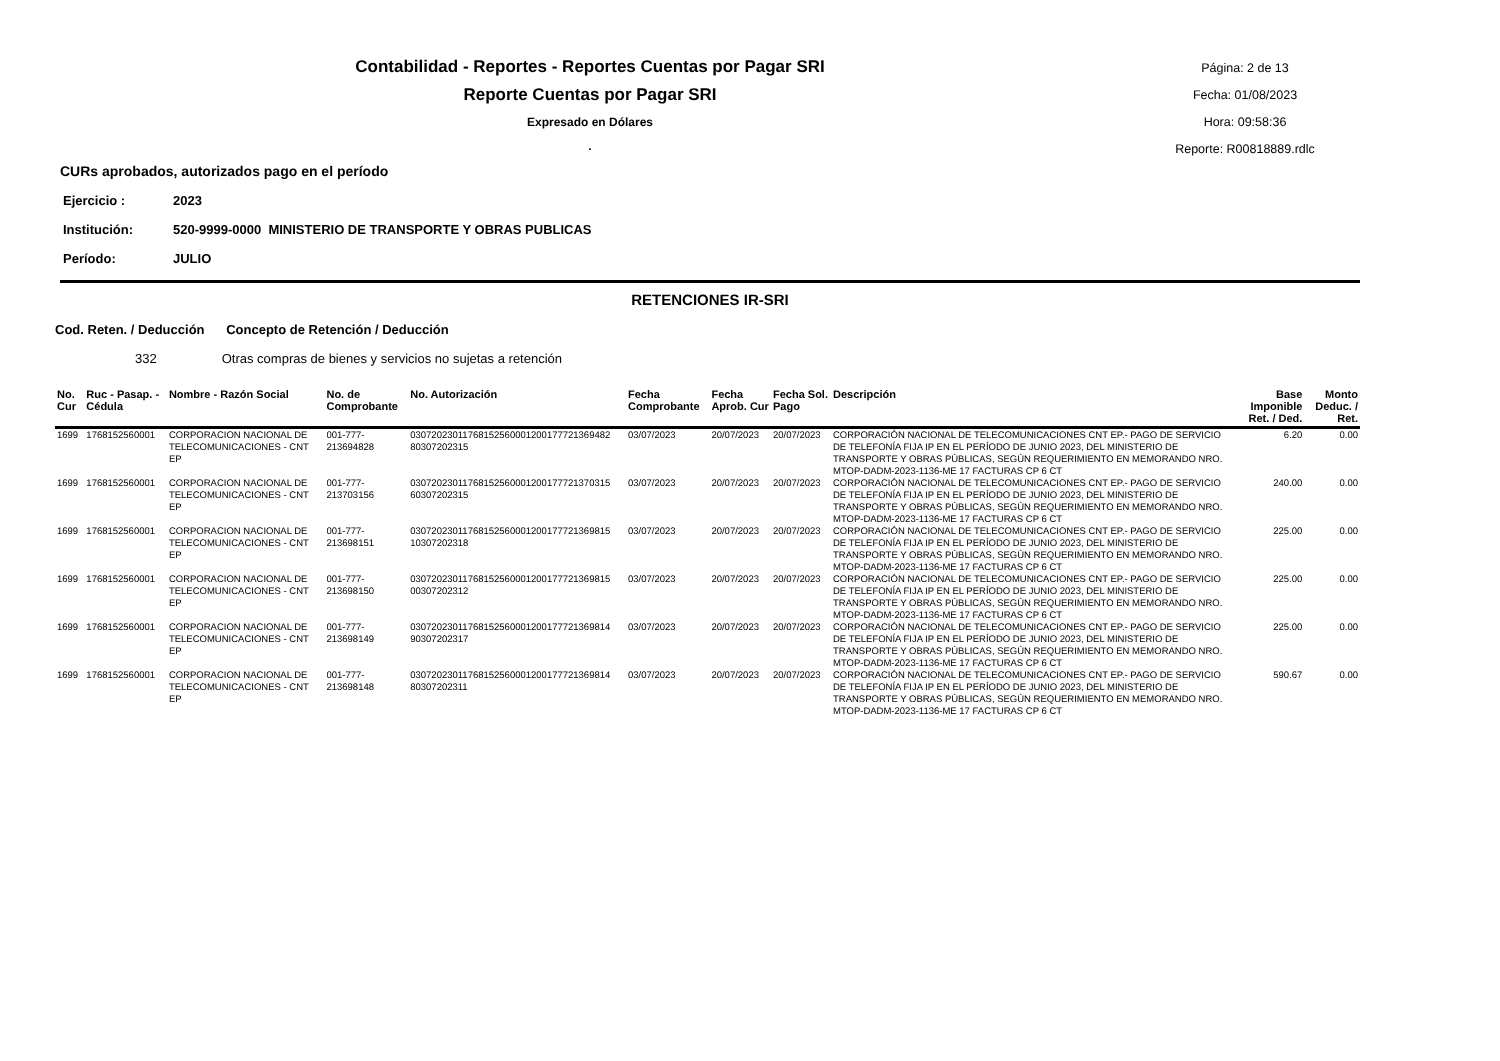Contabilidad - Reportes - Reportes Cuentas por Pagar SRI
Reporte Cuentas por Pagar SRI
Expresado en Dólares
.
Página: 2 de 13
Fecha: 01/08/2023
Hora: 09:58:36
Reporte: R00818889.rdlc
CURs aprobados, autorizados pago en el período
Ejercicio : 2023
Institución: 520-9999-0000 MINISTERIO DE TRANSPORTE Y OBRAS PUBLICAS
Período: JULIO
RETENCIONES IR-SRI
Cod. Reten. / Deducción Concepto de Retención / Deducción
332 Otras compras de bienes y servicios no sujetas a retención
| No. Cur | Ruc - Pasap. - Cédula | Nombre - Razón Social | No. de Comprobante | No. Autorización | Fecha Comprobante | Fecha Aprob. Cur | Fecha Sol. Pago | Descripción | Base Imponible Ret. / Ded. | Monto Deduc. / Ret. |
| --- | --- | --- | --- | --- | --- | --- | --- | --- | --- | --- |
| 1699 | 1768152560001 | CORPORACION NACIONAL DE TELECOMUNICACIONES - CNT EP | 001-777-213694828 | 03072023011768152560001200177721369482 80307202315 | 03/07/2023 | 20/07/2023 | 20/07/2023 | CORPORACIÓN NACIONAL DE TELECOMUNICACIONES CNT EP.- PAGO DE SERVICIO DE TELEFONÍA FIJA IP EN EL PERÍODO DE JUNIO 2023, DEL MINISTERIO DE TRANSPORTE Y OBRAS PÚBLICAS, SEGÚN REQUERIMIENTO EN MEMORANDO NRO. MTOP-DADM-2023-1136-ME 17 FACTURAS CP 6 CT | 6.20 | 0.00 |
| 1699 | 1768152560001 | CORPORACION NACIONAL DE TELECOMUNICACIONES - CNT EP | 001-777-213703156 | 03072023011768152560001200177721370315 60307202315 | 03/07/2023 | 20/07/2023 | 20/07/2023 | CORPORACIÓN NACIONAL DE TELECOMUNICACIONES CNT EP.- PAGO DE SERVICIO DE TELEFONÍA FIJA IP EN EL PERÍODO DE JUNIO 2023, DEL MINISTERIO DE TRANSPORTE Y OBRAS PÚBLICAS, SEGÚN REQUERIMIENTO EN MEMORANDO NRO. MTOP-DADM-2023-1136-ME 17 FACTURAS CP 6 CT | 240.00 | 0.00 |
| 1699 | 1768152560001 | CORPORACION NACIONAL DE TELECOMUNICACIONES - CNT EP | 001-777-213698151 | 03072023011768152560001200177721369815 10307202318 | 03/07/2023 | 20/07/2023 | 20/07/2023 | CORPORACIÓN NACIONAL DE TELECOMUNICACIONES CNT EP.- PAGO DE SERVICIO DE TELEFONÍA FIJA IP EN EL PERÍODO DE JUNIO 2023, DEL MINISTERIO DE TRANSPORTE Y OBRAS PÚBLICAS, SEGÚN REQUERIMIENTO EN MEMORANDO NRO. MTOP-DADM-2023-1136-ME 17 FACTURAS CP 6 CT | 225.00 | 0.00 |
| 1699 | 1768152560001 | CORPORACION NACIONAL DE TELECOMUNICACIONES - CNT EP | 001-777-213698150 | 03072023011768152560001200177721369815 00307202312 | 03/07/2023 | 20/07/2023 | 20/07/2023 | CORPORACIÓN NACIONAL DE TELECOMUNICACIONES CNT EP.- PAGO DE SERVICIO DE TELEFONÍA FIJA IP EN EL PERÍODO DE JUNIO 2023, DEL MINISTERIO DE TRANSPORTE Y OBRAS PÚBLICAS, SEGÚN REQUERIMIENTO EN MEMORANDO NRO. MTOP-DADM-2023-1136-ME 17 FACTURAS CP 6 CT | 225.00 | 0.00 |
| 1699 | 1768152560001 | CORPORACION NACIONAL DE TELECOMUNICACIONES - CNT EP | 001-777-213698149 | 03072023011768152560001200177721369814 90307202317 | 03/07/2023 | 20/07/2023 | 20/07/2023 | CORPORACIÓN NACIONAL DE TELECOMUNICACIONES CNT EP.- PAGO DE SERVICIO DE TELEFONÍA FIJA IP EN EL PERÍODO DE JUNIO 2023, DEL MINISTERIO DE TRANSPORTE Y OBRAS PÚBLICAS, SEGÚN REQUERIMIENTO EN MEMORANDO NRO. MTOP-DADM-2023-1136-ME 17 FACTURAS CP 6 CT | 225.00 | 0.00 |
| 1699 | 1768152560001 | CORPORACION NACIONAL DE TELECOMUNICACIONES - CNT EP | 001-777-213698148 | 03072023011768152560001200177721369814 80307202311 | 03/07/2023 | 20/07/2023 | 20/07/2023 | CORPORACIÓN NACIONAL DE TELECOMUNICACIONES CNT EP.- PAGO DE SERVICIO DE TELEFONÍA FIJA IP EN EL PERÍODO DE JUNIO 2023, DEL MINISTERIO DE TRANSPORTE Y OBRAS PÚBLICAS, SEGÚN REQUERIMIENTO EN MEMORANDO NRO. MTOP-DADM-2023-1136-ME 17 FACTURAS CP 6 CT | 590.67 | 0.00 |